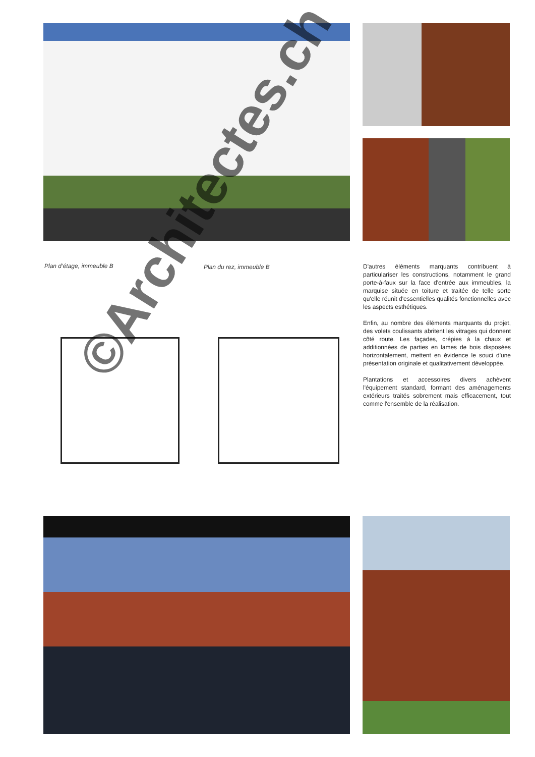Plan d’étage, immeuble B Plan du rez, immeuble B
D'autres éléments marquants contribuent à particulariser les constructions, notamment le grand porte-à-faux sur la face d'entrée aux immeubles, la marquise située en toiture et traitée de telle sorte qu'elle réunit d'essentielles qualités fonctionnelles avec les aspects esthétiques.
Enfin, au nombre des éléments marquants du projet, des volets coulissants abritent les vitrages qui donnent côté route. Les façades, crépies à la chaux et additionnées de parties en lames de bois disposées horizontalement, mettent en évidence le souci d'une présentation originale et qualitativement développée.
Plantations et accessoires divers achèvent l'équipement standard, formant des aménagements extérieurs traités sobrement mais efficacement, tout comme l'ensemble de la réalisation.
©Architectes.ch